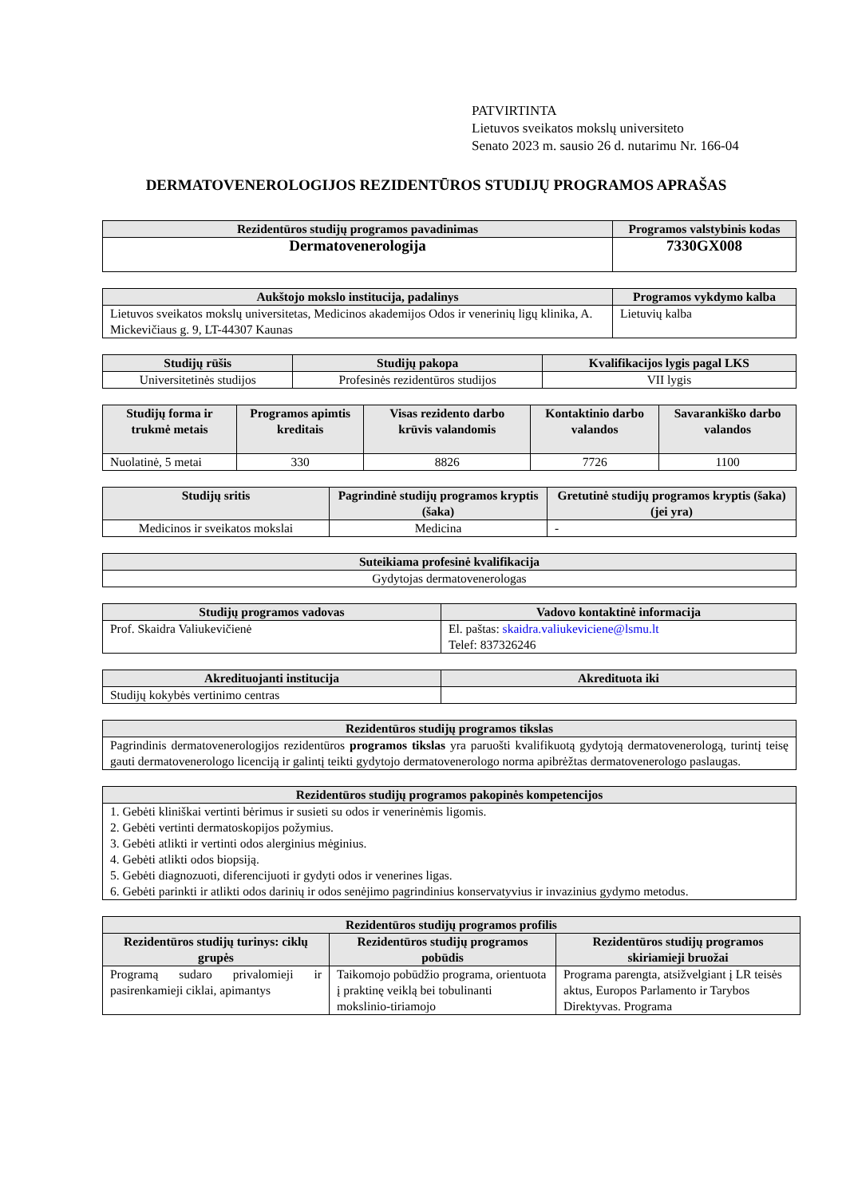PATVIRTINTA
Lietuvos sveikatos mokslų universiteto
Senato 2023 m. sausio 26 d. nutarimu Nr. 166-04
DERMATOVENEROLOGIJOS REZIDENTŪROS STUDIJŲ PROGRAMOS APRAŠAS
| Rezidentūros studijų programos pavadinimas | Programos valstybinis kodas |
| --- | --- |
| Dermatovenerologija | 7330GX008 |
| Aukštojo mokslo institucija, padalinys | Programos vykdymo kalba |
| --- | --- |
| Lietuvos sveikatos mokslų universitetas, Medicinos akademijos Odos ir venerinių ligų klinika, A. Mickevičiaus g. 9, LT-44307 Kaunas | Lietuvių kalba |
| Studijų rūšis | Studijų pakopa | Kvalifikacijos lygis pagal LKS |
| --- | --- | --- |
| Universitetinės studijos | Profesinės rezidentūros studijos | VII lygis |
| Studijų forma ir trukmė metais | Programos apimtis kreditais | Visas rezidento darbo krūvis valandomis | Kontaktinio darbo valandos | Savarankiško darbo valandos |
| --- | --- | --- | --- | --- |
| Nuolatinė, 5 metai | 330 | 8826 | 7726 | 1100 |
| Studijų sritis | Pagrindinė studijų programos kryptis (šaka) | Gretutinė studijų programos kryptis (šaka) (jei yra) |
| --- | --- | --- |
| Medicinos ir sveikatos mokslai | Medicina | - |
| Suteikiama profesinė kvalifikacija |
| --- |
| Gydytojas dermatovenerologas |
| Studijų programos vadovas | Vadovo kontaktinė informacija |
| --- | --- |
| Prof. Skaidra Valiukevičienė | El. paštas: skaidra.valiukeviciene@lsmu.lt Telef: 837326246 |
| Akredituojanti institucija | Akredituota iki |
| --- | --- |
| Studijų kokybės vertinimo centras | |
| Rezidentūros studijų programos tikslas |
| --- |
| Pagrindinis dermatovenerologijos rezidentūros programos tikslas yra paruošti kvalifikuotą gydytoją dermatovenerologą, turintį teisę gauti dermatovenerologo licenciją ir galintį teikti gydytojo dermatovenerologo norma apibrėžtas dermatovenerologo paslaugas. |
| Rezidentūros studijų programos pakopinės kompetencijos |
| --- |
| 1. Gebėti kliniškai vertinti bėrimus ir susieti su odos ir venerinėmis ligomis. 2. Gebėti vertinti dermatoskopijos požymius. 3. Gebėti atlikti ir vertinti odos alerginius mėginius. 4. Gebėti atlikti odos biopsiją. 5. Gebėti diagnozuoti, diferencijuoti ir gydyti odos ir venerines ligas. 6. Gebėti parinkti ir atlikti odos darinių ir odos senėjimo pagrindinius konservatyvius ir invazinius gydymo metodus. |
| Rezidentūros studijų programos profilis | | |
| --- | --- | --- |
| Rezidentūros studijų turinys: ciklų grupės | Rezidentūros studijų programos pobūdis | Rezidentūros studijų programos skiriamieji bruožai |
| Programą sudaro privalomieji ir pasirenkamieji ciklai, apimantys | Taikomojo pobūdžio programa, orientuota į praktinę veiklą bei tobulinanti mokslinio-tiriamojo | Programa parengta, atsižvelgiant į LR teisės aktus, Europos Parlamento ir Tarybos Direktyvas. Programa |